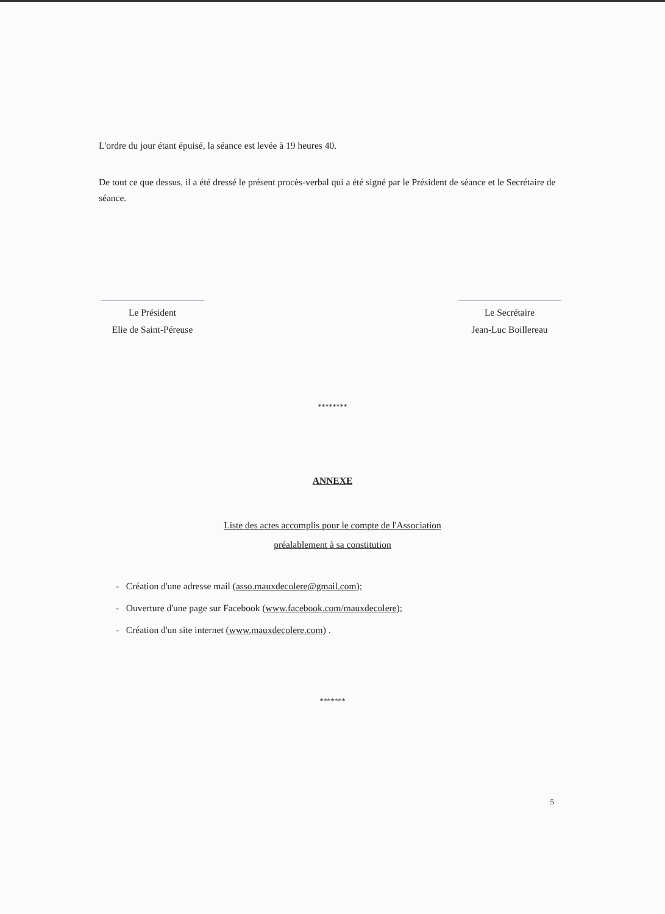L'ordre du jour étant épuisé, la séance est levée à 19 heures 40.
De tout ce que dessus, il a été dressé le présent procès-verbal qui a été signé par le Président de séance et le Secrétaire de séance.
Le Président
Elie de Saint-Péreuse
Le Secrétaire
Jean-Luc Boillereau
********
ANNEXE
Liste des actes accomplis pour le compte de l'Association
préalablement à sa constitution
- Création d'une adresse mail (asso.mauxdecolere@gmail.com);
- Ouverture d'une page sur Facebook (www.facebook.com/mauxdecolere);
- Création d'un site internet (www.mauxdecolere.com) .
*******
5